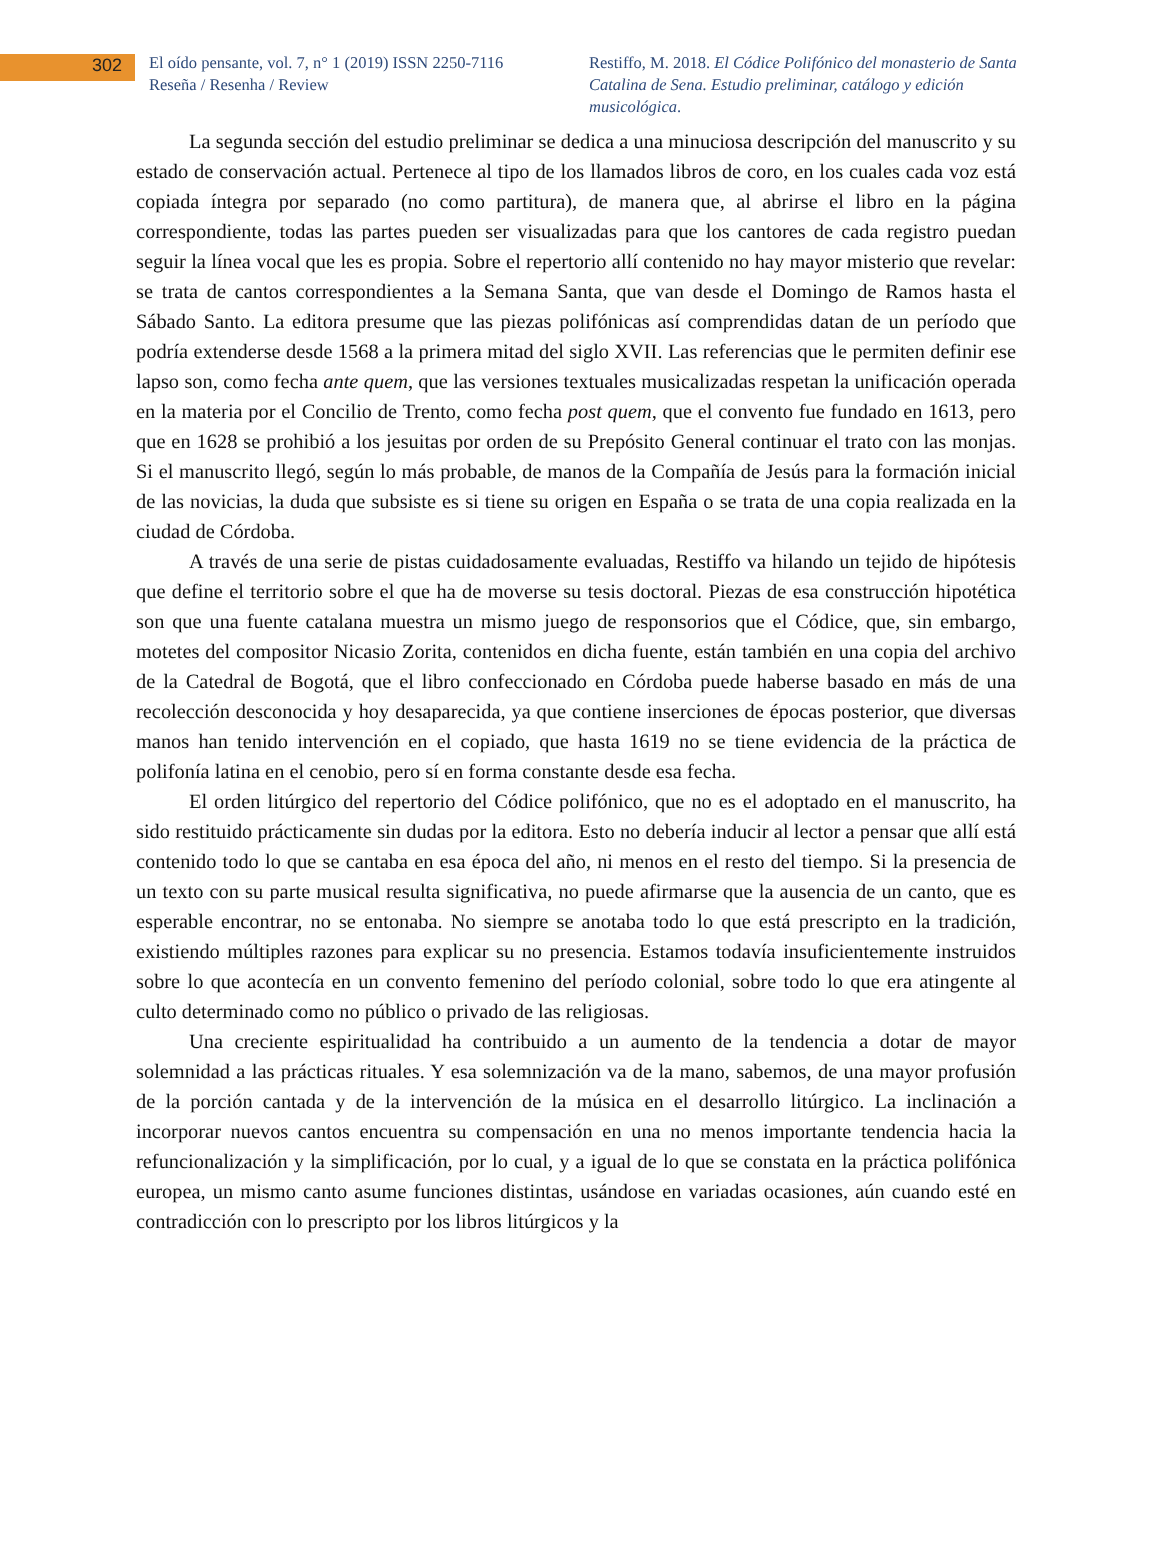302
El oído pensante, vol. 7, n° 1 (2019) ISSN 2250-7116
Reseña / Resenha / Review
Restiffo, M. 2018. El Códice Polifónico del monasterio de Santa Catalina de Sena. Estudio preliminar, catálogo y edición musicológica.
La segunda sección del estudio preliminar se dedica a una minuciosa descripción del manuscrito y su estado de conservación actual. Pertenece al tipo de los llamados libros de coro, en los cuales cada voz está copiada íntegra por separado (no como partitura), de manera que, al abrirse el libro en la página correspondiente, todas las partes pueden ser visualizadas para que los cantores de cada registro puedan seguir la línea vocal que les es propia. Sobre el repertorio allí contenido no hay mayor misterio que revelar: se trata de cantos correspondientes a la Semana Santa, que van desde el Domingo de Ramos hasta el Sábado Santo. La editora presume que las piezas polifónicas así comprendidas datan de un período que podría extenderse desde 1568 a la primera mitad del siglo XVII. Las referencias que le permiten definir ese lapso son, como fecha ante quem, que las versiones textuales musicalizadas respetan la unificación operada en la materia por el Concilio de Trento, como fecha post quem, que el convento fue fundado en 1613, pero que en 1628 se prohibió a los jesuitas por orden de su Prepósito General continuar el trato con las monjas. Si el manuscrito llegó, según lo más probable, de manos de la Compañía de Jesús para la formación inicial de las novicias, la duda que subsiste es si tiene su origen en España o se trata de una copia realizada en la ciudad de Córdoba.
A través de una serie de pistas cuidadosamente evaluadas, Restiffo va hilando un tejido de hipótesis que define el territorio sobre el que ha de moverse su tesis doctoral. Piezas de esa construcción hipotética son que una fuente catalana muestra un mismo juego de responsorios que el Códice, que, sin embargo, motetes del compositor Nicasio Zorita, contenidos en dicha fuente, están también en una copia del archivo de la Catedral de Bogotá, que el libro confeccionado en Córdoba puede haberse basado en más de una recolección desconocida y hoy desaparecida, ya que contiene inserciones de épocas posterior, que diversas manos han tenido intervención en el copiado, que hasta 1619 no se tiene evidencia de la práctica de polifonía latina en el cenobio, pero sí en forma constante desde esa fecha.
El orden litúrgico del repertorio del Códice polifónico, que no es el adoptado en el manuscrito, ha sido restituido prácticamente sin dudas por la editora. Esto no debería inducir al lector a pensar que allí está contenido todo lo que se cantaba en esa época del año, ni menos en el resto del tiempo. Si la presencia de un texto con su parte musical resulta significativa, no puede afirmarse que la ausencia de un canto, que es esperable encontrar, no se entonaba. No siempre se anotaba todo lo que está prescripto en la tradición, existiendo múltiples razones para explicar su no presencia. Estamos todavía insuficientemente instruidos sobre lo que acontecía en un convento femenino del período colonial, sobre todo lo que era atingente al culto determinado como no público o privado de las religiosas.
Una creciente espiritualidad ha contribuido a un aumento de la tendencia a dotar de mayor solemnidad a las prácticas rituales. Y esa solemnización va de la mano, sabemos, de una mayor profusión de la porción cantada y de la intervención de la música en el desarrollo litúrgico. La inclinación a incorporar nuevos cantos encuentra su compensación en una no menos importante tendencia hacia la refuncionalización y la simplificación, por lo cual, y a igual de lo que se constata en la práctica polifónica europea, un mismo canto asume funciones distintas, usándose en variadas ocasiones, aún cuando esté en contradicción con lo prescripto por los libros litúrgicos y la